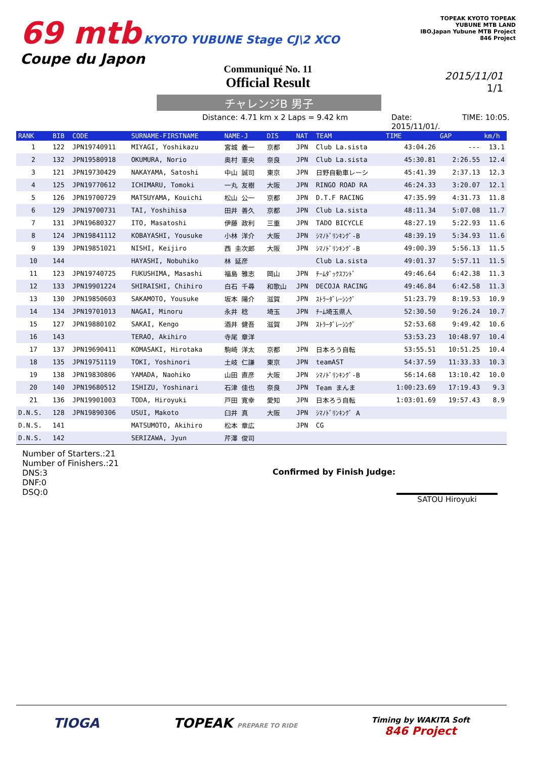69 mtb KYOTO YUBUNE Stage CJ\2 XCO
Coupe du Japon
TOPEAK KYOTO TOPEAK
YUBUNE MTB LAND
IBO.Japan Yubune MTB Project
846 Project
Communiqué No. 11
Official Result
2015/11/01
1/1
チャレンジB 男子
Distance: 4.71 km x 2 Laps = 9.42 km Date: 2015/11/01/. TIME: 10:05.
| RANK | BIB | CODE | SURNAME-FIRSTNAME | NAME-J | DIS | NAT | TEAM | TIME | GAP | km/h |
| --- | --- | --- | --- | --- | --- | --- | --- | --- | --- | --- |
| 1 | 122 | JPN19740911 | MIYAGI, Yoshikazu | 宮城 義一 | 京都 | JPN | Club La.sista | 43:04.26 | --- | 13.1 |
| 2 | 132 | JPN19580918 | OKUMURA, Norio | 奥村 憲央 | 奈良 | JPN | Club La.sista | 45:30.81 | 2:26.55 | 12.4 |
| 3 | 121 | JPN19730429 | NAKAYAMA, Satoshi | 中山 誠司 | 東京 | JPN | 日野自動車レーシ | 45:41.39 | 2:37.13 | 12.3 |
| 4 | 125 | JPN19770612 | ICHIMARU, Tomoki | 一丸 友樹 | 大阪 | JPN | RINGO ROAD RA | 46:24.33 | 3:20.07 | 12.1 |
| 5 | 126 | JPN19700729 | MATSUYAMA, Kouichi | 松山 公一 | 京都 | JPN | D.T.F RACING | 47:35.99 | 4:31.73 | 11.8 |
| 6 | 129 | JPN19700731 | TAI, Yoshihisa | 田井 善久 | 京都 | JPN | Club La.sista | 48:11.34 | 5:07.08 | 11.7 |
| 7 | 131 | JPN19680327 | ITO, Masatoshi | 伊藤 政利 | 三重 | JPN | TADO BICYCLE | 48:27.19 | 5:22.93 | 11.6 |
| 8 | 124 | JPN19841112 | KOBAYASHI, Yousuke | 小林 洋介 | 大阪 | JPN | ｼﾏﾉﾄﾞﾘﾝｷﾝｸﾞ-B | 48:39.19 | 5:34.93 | 11.6 |
| 9 | 139 | JPN19851021 | NISHI, Keijiro | 西 圭次郎 | 大阪 | JPN | ｼﾏﾉﾄﾞﾘﾝｷﾝｸﾞ-B | 49:00.39 | 5:56.13 | 11.5 |
| 10 | 144 | | HAYASHI, Nobuhiko | 林 延彦 | | | Club La.sista | 49:01.37 | 5:57.11 | 11.5 |
| 11 | 123 | JPN19740725 | FUKUSHIMA, Masashi | 福島 雅志 | 岡山 | JPN | ﾁｰﾑﾀﾞｯｸｽﾌﾝﾄﾞ | 49:46.64 | 6:42.38 | 11.3 |
| 12 | 133 | JPN19901224 | SHIRAISHI, Chihiro | 白石 千尋 | 和歌山 | JPN | DECOJA RACING | 49:46.84 | 6:42.58 | 11.3 |
| 13 | 130 | JPN19850603 | SAKAMOTO, Yousuke | 坂本 陽介 | 滋賀 | JPN | ｽﾄﾗｰﾀﾞﾚｰｼﾝｸﾞ | 51:23.79 | 8:19.53 | 10.9 |
| 14 | 134 | JPN19701013 | NAGAI, Minoru | 永井 稔 | 埼玉 | JPN | ﾁｰﾑ埼玉県人 | 52:30.50 | 9:26.24 | 10.7 |
| 15 | 127 | JPN19880102 | SAKAI, Kengo | 酒井 健吾 | 滋賀 | JPN | ｽﾄﾗｰﾀﾞﾚｰｼﾝｸﾞ | 52:53.68 | 9:49.42 | 10.6 |
| 16 | 143 | | TERAO, Akihiro | 寺尾 章洋 | | | | 53:53.23 | 10:48.97 | 10.4 |
| 17 | 137 | JPN19690411 | KOMASAKI, Hirotaka | 駒崎 洋太 | 京都 | JPN | 日本ろう自転 | 53:55.51 | 10:51.25 | 10.4 |
| 18 | 135 | JPN19751119 | TOKI, Yoshinori | 土岐 仁謙 | 東京 | JPN | teamAST | 54:37.59 | 11:33.33 | 10.3 |
| 19 | 138 | JPN19830806 | YAMADA, Naohiko | 山田 直彦 | 大阪 | JPN | ｼﾏﾉﾄﾞﾘﾝｷﾝｸﾞ-B | 56:14.68 | 13:10.42 | 10.0 |
| 20 | 140 | JPN19680512 | ISHIZU, Yoshinari | 石津 佳也 | 奈良 | JPN | Team まんま | 1:00:23.69 | 17:19.43 | 9.3 |
| 21 | 136 | JPN19901003 | TODA, Hiroyuki | 戸田 寛幸 | 愛知 | JPN | 日本ろう自転 | 1:03:01.69 | 19:57.43 | 8.9 |
| D.N.S. | 128 | JPN19890306 | USUI, Makoto | 臼井 真 | 大阪 | JPN | ｼﾏﾉﾄﾞﾘﾝｷﾝｸﾞ A | | | |
| D.N.S. | 141 | | MATSUMOTO, Akihiro | 松本 章広 | | JPN | CG | | | |
| D.N.S. | 142 | | SERIZAWA, Jyun | 芹澤 俊司 | | | | | | |
Number of Starters.:21
Number of Finishers.:21
DNS:3
DNF:0
DSQ:0
Confirmed by Finish Judge:
SATOU Hiroyuki
TIOGA TOPEAK PREPARE TO RIDE Timing by WAKITA Soft
846 Project